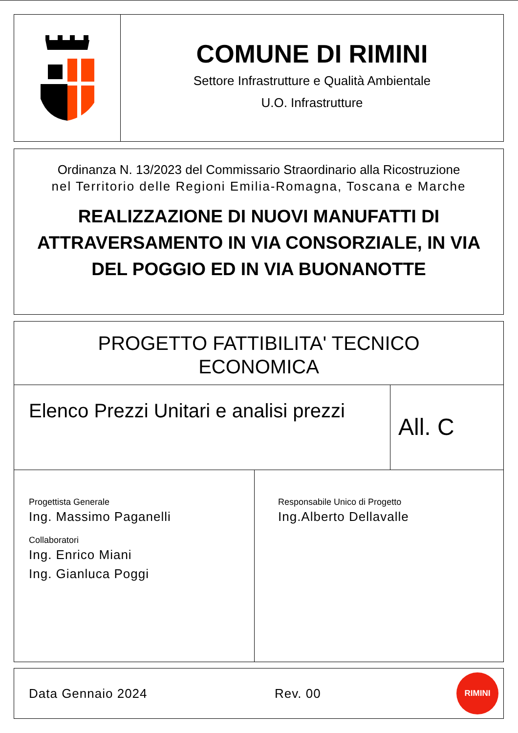COMUNE DI RIMINI
Settore Infrastrutture e Qualità Ambientale
U.O. Infrastrutture
Ordinanza N. 13/2023 del Commissario Straordinario alla Ricostruzione
nel Territorio delle Regioni Emilia-Romagna, Toscana e Marche
REALIZZAZIONE DI NUOVI MANUFATTI DI ATTRAVERSAMENTO IN VIA CONSORZIALE, IN VIA DEL POGGIO ED IN VIA BUONANOTTE
PROGETTO FATTIBILITA' TECNICO
ECONOMICA
Elenco Prezzi Unitari e analisi prezzi
All. C
Progettista Generale
Ing. Massimo Paganelli
Collaboratori
Ing. Enrico Miani
Ing. Gianluca Poggi
Responsabile Unico di Progetto
Ing.Alberto Dellavalle
Data Gennaio 2024 Rev. 00
RIMINI